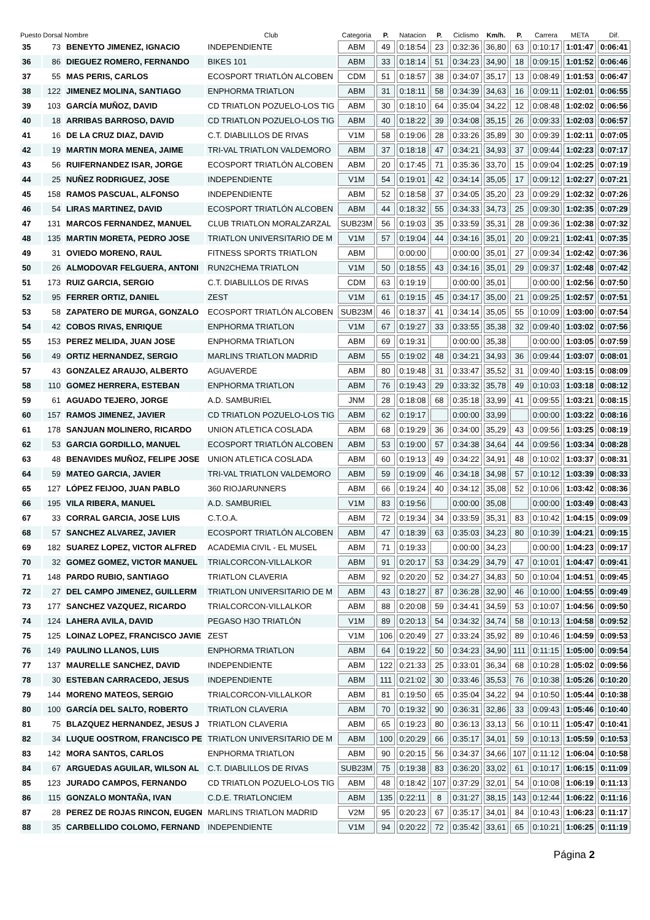| Puesto | Dorsal | Nombre | Club | Categoria | P. | Natacion | P. | Ciclismo | Km/h. | P. | Carrera | META | Dif. |
| --- | --- | --- | --- | --- | --- | --- | --- | --- | --- | --- | --- | --- | --- |
| 35 | 73 | BENEYTO JIMENEZ, IGNACIO | INDEPENDIENTE | ABM | 49 | 0:18:54 | 23 | 0:32:36 | 36,80 | 63 | 0:10:17 | 1:01:47 | 0:06:41 |
| 36 | 86 | DIEGUEZ ROMERO, FERNANDO | BIKES 101 | ABM | 33 | 0:18:14 | 51 | 0:34:23 | 34,90 | 18 | 0:09:15 | 1:01:52 | 0:06:46 |
| 37 | 55 | MAS PERIS, CARLOS | ECOSPORT TRIATLÓN ALCOBEN | CDM | 51 | 0:18:57 | 38 | 0:34:07 | 35,17 | 13 | 0:08:49 | 1:01:53 | 0:06:47 |
| 38 | 122 | JIMENEZ MOLINA, SANTIAGO | ENPHORMA TRIATLON | ABM | 31 | 0:18:11 | 58 | 0:34:39 | 34,63 | 16 | 0:09:11 | 1:02:01 | 0:06:55 |
| 39 | 103 | GARCÍA MUÑOZ, DAVID | CD TRIATLON POZUELO-LOS TIG | ABM | 30 | 0:18:10 | 64 | 0:35:04 | 34,22 | 12 | 0:08:48 | 1:02:02 | 0:06:56 |
| 40 | 18 | ARRIBAS BARROSO, DAVID | CD TRIATLON POZUELO-LOS TIG | ABM | 40 | 0:18:22 | 39 | 0:34:08 | 35,15 | 26 | 0:09:33 | 1:02:03 | 0:06:57 |
| 41 | 16 | DE LA CRUZ DIAZ, DAVID | C.T. DIABLILLOS DE RIVAS | V1M | 58 | 0:19:06 | 28 | 0:33:26 | 35,89 | 30 | 0:09:39 | 1:02:11 | 0:07:05 |
| 42 | 19 | MARTIN MORA MENEA, JAIME | TRI-VAL TRIATLON VALDEMORO | ABM | 37 | 0:18:18 | 47 | 0:34:21 | 34,93 | 37 | 0:09:44 | 1:02:23 | 0:07:17 |
| 43 | 56 | RUIFERNANDEZ ISAR, JORGE | ECOSPORT TRIATLÓN ALCOBEN | ABM | 20 | 0:17:45 | 71 | 0:35:36 | 33,70 | 15 | 0:09:04 | 1:02:25 | 0:07:19 |
| 44 | 25 | NUÑEZ RODRIGUEZ, JOSE | INDEPENDIENTE | V1M | 54 | 0:19:01 | 42 | 0:34:14 | 35,05 | 17 | 0:09:12 | 1:02:27 | 0:07:21 |
| 45 | 158 | RAMOS PASCUAL, ALFONSO | INDEPENDIENTE | ABM | 52 | 0:18:58 | 37 | 0:34:05 | 35,20 | 23 | 0:09:29 | 1:02:32 | 0:07:26 |
| 46 | 54 | LIRAS MARTINEZ, DAVID | ECOSPORT TRIATLÓN ALCOBEN | ABM | 44 | 0:18:32 | 55 | 0:34:33 | 34,73 | 25 | 0:09:30 | 1:02:35 | 0:07:29 |
| 47 | 131 | MARCOS FERNANDEZ, MANUEL | CLUB TRIATLON MORALZARZAL | SUB23M | 56 | 0:19:03 | 35 | 0:33:59 | 35,31 | 28 | 0:09:36 | 1:02:38 | 0:07:32 |
| 48 | 135 | MARTIN MORETA, PEDRO JOSE | TRIATLON UNIVERSITARIO DE M | V1M | 57 | 0:19:04 | 44 | 0:34:16 | 35,01 | 20 | 0:09:21 | 1:02:41 | 0:07:35 |
| 49 | 31 | OVIEDO MORENO, RAUL | FITNESS SPORTS TRIATLON | ABM | | 0:00:00 | | 0:00:00 | 35,01 | 27 | 0:09:34 | 1:02:42 | 0:07:36 |
| 50 | 26 | ALMODOVAR FELGUERA, ANTONI | RUN2CHEMA TRIATLON | V1M | 50 | 0:18:55 | 43 | 0:34:16 | 35,01 | 29 | 0:09:37 | 1:02:48 | 0:07:42 |
| 51 | 173 | RUIZ GARCIA, SERGIO | C.T. DIABLILLOS DE RIVAS | CDM | 63 | 0:19:19 | | 0:00:00 | 35,01 | | 0:00:00 | 1:02:56 | 0:07:50 |
| 52 | 95 | FERRER ORTIZ, DANIEL | ZEST | V1M | 61 | 0:19:15 | 45 | 0:34:17 | 35,00 | 21 | 0:09:25 | 1:02:57 | 0:07:51 |
| 53 | 58 | ZAPATERO DE MURGA, GONZALO | ECOSPORT TRIATLÓN ALCOBEN | SUB23M | 46 | 0:18:37 | 41 | 0:34:14 | 35,05 | 55 | 0:10:09 | 1:03:00 | 0:07:54 |
| 54 | 42 | COBOS RIVAS, ENRIQUE | ENPHORMA TRIATLON | V1M | 67 | 0:19:27 | 33 | 0:33:55 | 35,38 | 32 | 0:09:40 | 1:03:02 | 0:07:56 |
| 55 | 153 | PEREZ MELIDA, JUAN JOSE | ENPHORMA TRIATLON | ABM | 69 | 0:19:31 | | 0:00:00 | 35,38 | | 0:00:00 | 1:03:05 | 0:07:59 |
| 56 | 49 | ORTIZ HERNANDEZ, SERGIO | MARLINS TRIATLON MADRID | ABM | 55 | 0:19:02 | 48 | 0:34:21 | 34,93 | 36 | 0:09:44 | 1:03:07 | 0:08:01 |
| 57 | 43 | GONZALEZ ARAUJO, ALBERTO | AGUAVERDE | ABM | 80 | 0:19:48 | 31 | 0:33:47 | 35,52 | 31 | 0:09:40 | 1:03:15 | 0:08:09 |
| 58 | 110 | GOMEZ HERRERA, ESTEBAN | ENPHORMA TRIATLON | ABM | 76 | 0:19:43 | 29 | 0:33:32 | 35,78 | 49 | 0:10:03 | 1:03:18 | 0:08:12 |
| 59 | 61 | AGUADO TEJERO, JORGE | A.D. SAMBURIEL | JNM | 28 | 0:18:08 | 68 | 0:35:18 | 33,99 | 41 | 0:09:55 | 1:03:21 | 0:08:15 |
| 60 | 157 | RAMOS JIMENEZ, JAVIER | CD TRIATLON POZUELO-LOS TIG | ABM | 62 | 0:19:17 | | 0:00:00 | 33,99 | | 0:00:00 | 1:03:22 | 0:08:16 |
| 61 | 178 | SANJUAN MOLINERO, RICARDO | UNION ATLETICA COSLADA | ABM | 68 | 0:19:29 | 36 | 0:34:00 | 35,29 | 43 | 0:09:56 | 1:03:25 | 0:08:19 |
| 62 | 53 | GARCIA GORDILLO, MANUEL | ECOSPORT TRIATLÓN ALCOBEN | ABM | 53 | 0:19:00 | 57 | 0:34:38 | 34,64 | 44 | 0:09:56 | 1:03:34 | 0:08:28 |
| 63 | 48 | BENAVIDES MUÑOZ, FELIPE JOSE | UNION ATLETICA COSLADA | ABM | 60 | 0:19:13 | 49 | 0:34:22 | 34,91 | 48 | 0:10:02 | 1:03:37 | 0:08:31 |
| 64 | 59 | MATEO GARCIA, JAVIER | TRI-VAL TRIATLON VALDEMORO | ABM | 59 | 0:19:09 | 46 | 0:34:18 | 34,98 | 57 | 0:10:12 | 1:03:39 | 0:08:33 |
| 65 | 127 | LÓPEZ FEIJOO, JUAN PABLO | 360 RIOJARUNNERS | ABM | 66 | 0:19:24 | 40 | 0:34:12 | 35,08 | 52 | 0:10:06 | 1:03:42 | 0:08:36 |
| 66 | 195 | VILA RIBERA, MANUEL | A.D. SAMBURIEL | V1M | 83 | 0:19:56 | | 0:00:00 | 35,08 | | 0:00:00 | 1:03:49 | 0:08:43 |
| 67 | 33 | CORRAL GARCIA, JOSE LUIS | C.T.O.A. | ABM | 72 | 0:19:34 | 34 | 0:33:59 | 35,31 | 83 | 0:10:42 | 1:04:15 | 0:09:09 |
| 68 | 57 | SANCHEZ ALVAREZ, JAVIER | ECOSPORT TRIATLÓN ALCOBEN | ABM | 47 | 0:18:39 | 63 | 0:35:03 | 34,23 | 80 | 0:10:39 | 1:04:21 | 0:09:15 |
| 69 | 182 | SUAREZ LOPEZ, VICTOR ALFRED | ACADEMIA CIVIL - EL MUSEL | ABM | 71 | 0:19:33 | | 0:00:00 | 34,23 | | 0:00:00 | 1:04:23 | 0:09:17 |
| 70 | 32 | GOMEZ GOMEZ, VICTOR MANUEL | TRIALCORCON-VILLALKOR | ABM | 91 | 0:20:17 | 53 | 0:34:29 | 34,79 | 47 | 0:10:01 | 1:04:47 | 0:09:41 |
| 71 | 148 | PARDO RUBIO, SANTIAGO | TRIATLON CLAVERIA | ABM | 92 | 0:20:20 | 52 | 0:34:27 | 34,83 | 50 | 0:10:04 | 1:04:51 | 0:09:45 |
| 72 | 27 | DEL CAMPO JIMENEZ, GUILLERM | TRIATLON UNIVERSITARIO DE M | ABM | 43 | 0:18:27 | 87 | 0:36:28 | 32,90 | 46 | 0:10:00 | 1:04:55 | 0:09:49 |
| 73 | 177 | SANCHEZ VAZQUEZ, RICARDO | TRIALCORCON-VILLALKOR | ABM | 88 | 0:20:08 | 59 | 0:34:41 | 34,59 | 53 | 0:10:07 | 1:04:56 | 0:09:50 |
| 74 | 124 | LAHERA AVILA, DAVID | PEGASO H3O TRIATLÓN | V1M | 89 | 0:20:13 | 54 | 0:34:32 | 34,74 | 58 | 0:10:13 | 1:04:58 | 0:09:52 |
| 75 | 125 | LOINAZ LOPEZ, FRANCISCO JAVIE | ZEST | V1M | 106 | 0:20:49 | 27 | 0:33:24 | 35,92 | 89 | 0:10:46 | 1:04:59 | 0:09:53 |
| 76 | 149 | PAULINO LLANOS, LUIS | ENPHORMA TRIATLON | ABM | 64 | 0:19:22 | 50 | 0:34:23 | 34,90 | 111 | 0:11:15 | 1:05:00 | 0:09:54 |
| 77 | 137 | MAURELLE SANCHEZ, DAVID | INDEPENDIENTE | ABM | 122 | 0:21:33 | 25 | 0:33:01 | 36,34 | 68 | 0:10:28 | 1:05:02 | 0:09:56 |
| 78 | 30 | ESTEBAN CARRACEDO, JESUS | INDEPENDIENTE | ABM | 111 | 0:21:02 | 30 | 0:33:46 | 35,53 | 76 | 0:10:38 | 1:05:26 | 0:10:20 |
| 79 | 144 | MORENO MATEOS, SERGIO | TRIALCORCON-VILLALKOR | ABM | 81 | 0:19:50 | 65 | 0:35:04 | 34,22 | 94 | 0:10:50 | 1:05:44 | 0:10:38 |
| 80 | 100 | GARCÍA DEL SALTO, ROBERTO | TRIATLON CLAVERIA | ABM | 70 | 0:19:32 | 90 | 0:36:31 | 32,86 | 33 | 0:09:43 | 1:05:46 | 0:10:40 |
| 81 | 75 | BLAZQUEZ HERNANDEZ, JESUS J | TRIATLON CLAVERIA | ABM | 65 | 0:19:23 | 80 | 0:36:13 | 33,13 | 56 | 0:10:11 | 1:05:47 | 0:10:41 |
| 82 | 34 | LUQUE OOSTROM, FRANCISCO PE | TRIATLON UNIVERSITARIO DE M | ABM | 100 | 0:20:29 | 66 | 0:35:17 | 34,01 | 59 | 0:10:13 | 1:05:59 | 0:10:53 |
| 83 | 142 | MORA SANTOS, CARLOS | ENPHORMA TRIATLON | ABM | 90 | 0:20:15 | 56 | 0:34:37 | 34,66 | 107 | 0:11:12 | 1:06:04 | 0:10:58 |
| 84 | 67 | ARGUEDAS AGUILAR, WILSON AL | C.T. DIABLILLOS DE RIVAS | SUB23M | 75 | 0:19:38 | 83 | 0:36:20 | 33,02 | 61 | 0:10:17 | 1:06:15 | 0:11:09 |
| 85 | 123 | JURADO CAMPOS, FERNANDO | CD TRIATLON POZUELO-LOS TIG | ABM | 48 | 0:18:42 | 107 | 0:37:29 | 32,01 | 54 | 0:10:08 | 1:06:19 | 0:11:13 |
| 86 | 115 | GONZALO MONTAÑA, IVAN | C.D.E. TRIATLONCIEM | ABM | 135 | 0:22:11 | 8 | 0:31:27 | 38,15 | 143 | 0:12:44 | 1:06:22 | 0:11:16 |
| 87 | 28 | PEREZ DE ROJAS RINCON, EUGEN | MARLINS TRIATLON MADRID | V2M | 95 | 0:20:23 | 67 | 0:35:17 | 34,01 | 84 | 0:10:43 | 1:06:23 | 0:11:17 |
| 88 | 35 | CARBELLIDO COLOMO, FERNAND | INDEPENDIENTE | V1M | 94 | 0:20:22 | 72 | 0:35:42 | 33,61 | 65 | 0:10:21 | 1:06:25 | 0:11:19 |
Página 2